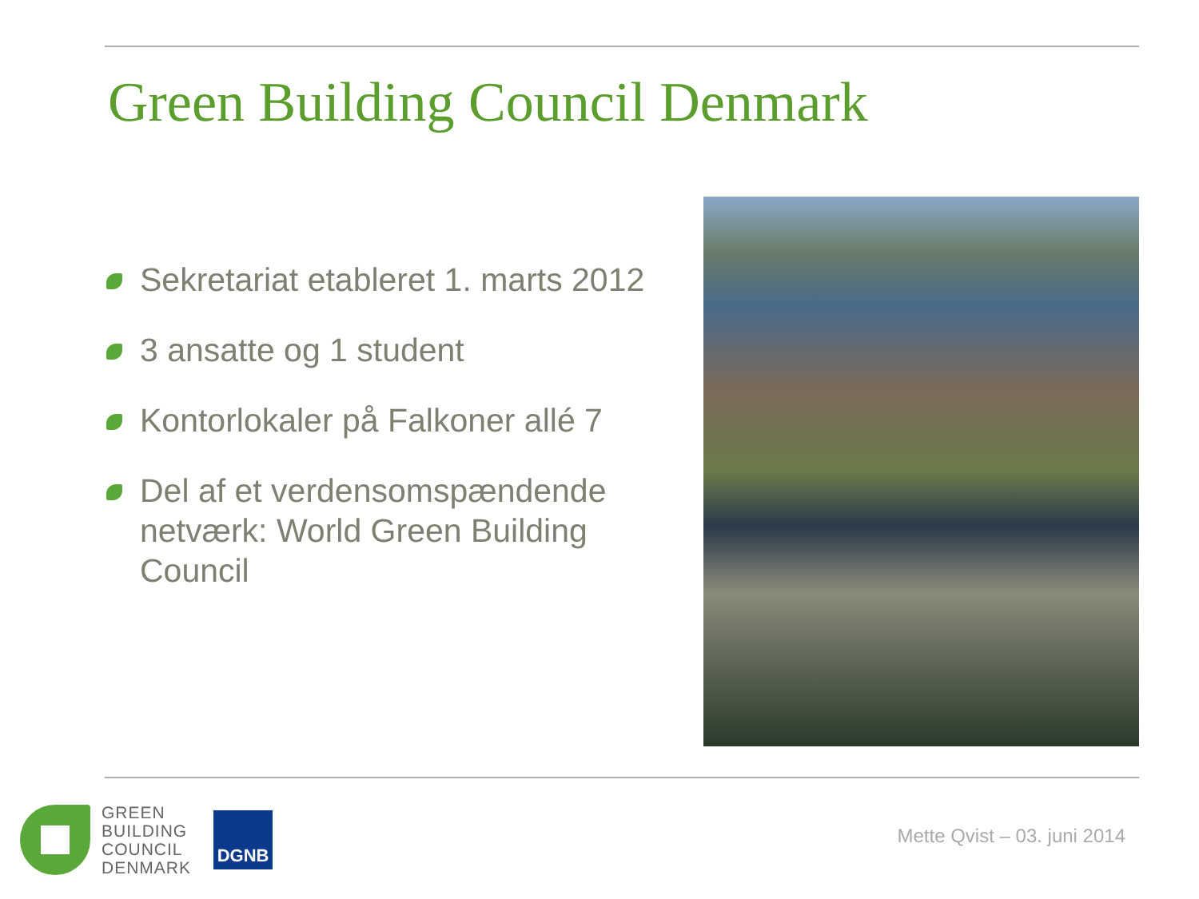Green Building Council Denmark
Sekretariat etableret 1. marts 2012
3 ansatte og 1 student
Kontorlokaler på Falkoner allé 7
Del af et verdensomspændende netværk: World Green Building Council
GREEN
BUILDING
COUNCIL
DENMARK
DGNB
Mette Qvist – 03. juni 2014